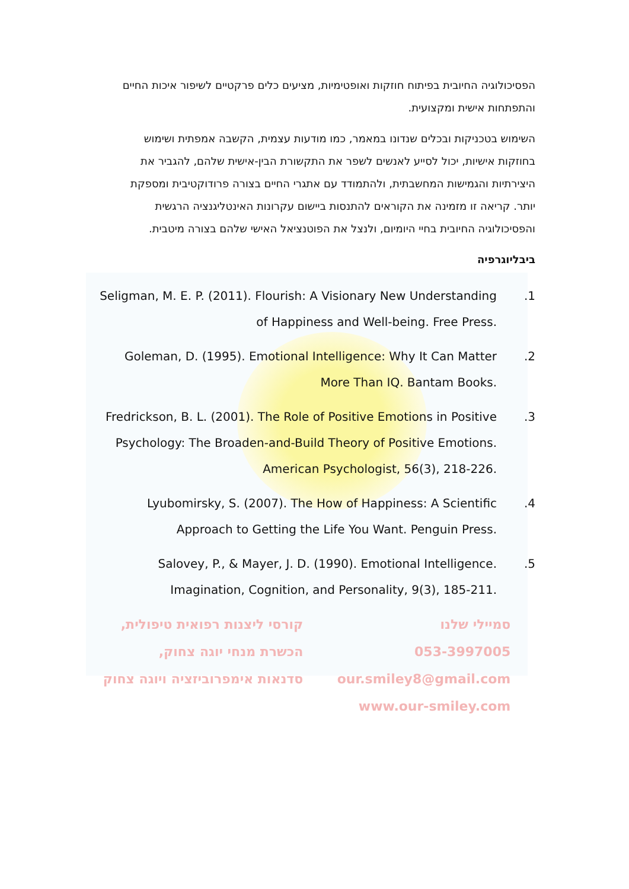הפסיכולוגיה החיובית בפיתוח חוזקות ואופטימיות, מציעים כלים פרקטיים לשיפור איכות החיים והתפתחות אישית ומקצועית.
השימוש בטכניקות ובכלים שנדונו במאמר, כמו מודעות עצמית, הקשבה אמפתית ושימוש בחוזקות אישיות, יכול לסייע לאנשים לשפר את התקשורת הבין-אישית שלהם, להגביר את היצירתיות והגמישות המחשבתית, ולהתמודד עם אתגרי החיים בצורה פרודוקטיבית ומספקת יותר. קריאה זו מזמינה את הקוראים להתנסות ביישום עקרונות האינטליגנציה הרגשית והפסיכולוגיה החיובית בחיי היומיום, ולנצל את הפוטנציאל האישי שלהם בצורה מיטבית.
ביבליוגרפיה
1. Seligman, M. E. P. (2011). Flourish: A Visionary New Understanding of Happiness and Well-being. Free Press.
2. Goleman, D. (1995). Emotional Intelligence: Why It Can Matter More Than IQ. Bantam Books.
3. Fredrickson, B. L. (2001). The Role of Positive Emotions in Positive Psychology: The Broaden-and-Build Theory of Positive Emotions. American Psychologist, 56(3), 218-226.
4. Lyubomirsky, S. (2007). The How of Happiness: A Scientific Approach to Getting the Life You Want. Penguin Press.
5. Salovey, P., & Mayer, J. D. (1990). Emotional Intelligence. Imagination, Cognition, and Personality, 9(3), 185-211.
סמיילי שלנו
053-3997005
our.smiley8@gmail.com
www.our-smiley.com
קורסי ליצנות רפואית טיפולית,
הכשרת מנחי יוגה צחוק,
סדנאות אימפרוביזציה ויוגה צחוק